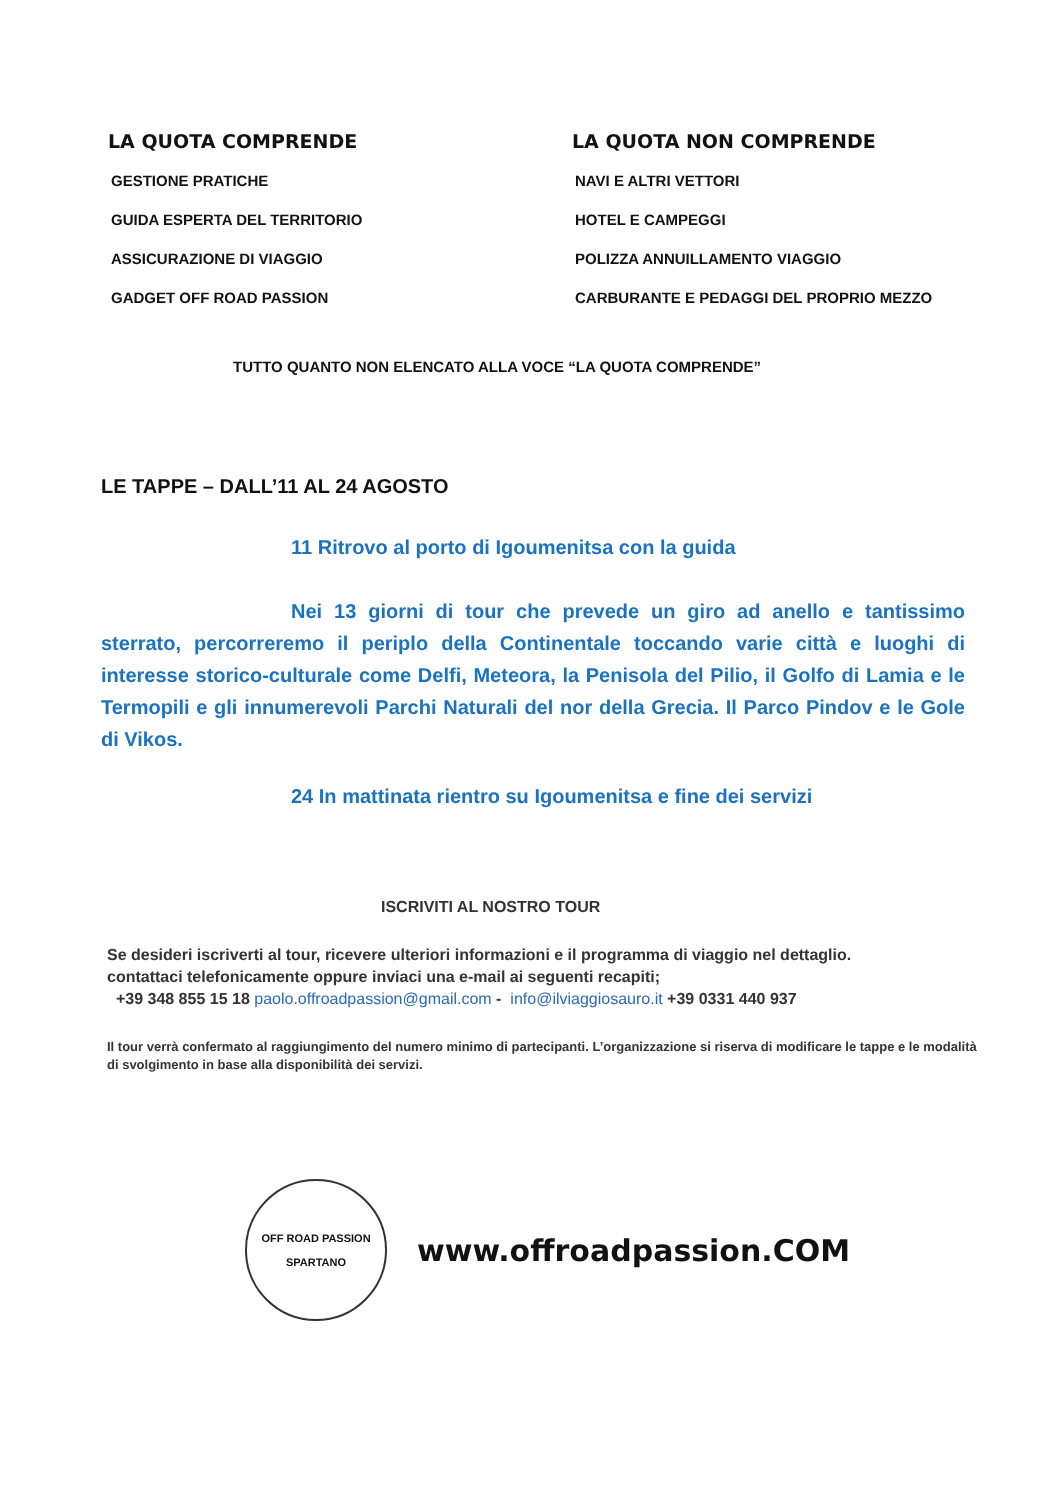LA QUOTA COMPRENDE
GESTIONE PRATICHE
GUIDA ESPERTA DEL TERRITORIO
ASSICURAZIONE DI VIAGGIO
GADGET OFF ROAD PASSION
LA QUOTA NON COMPRENDE
NAVI E ALTRI VETTORI
HOTEL E CAMPEGGI
POLIZZA ANNUILLAMENTO VIAGGIO
CARBURANTE E PEDAGGI DEL PROPRIO MEZZO
TUTTO QUANTO NON ELENCATO ALLA VOCE “LA QUOTA COMPRENDE”
LE TAPPE – DALL’11 AL 24 AGOSTO
11 Ritrovo al porto di Igoumenitsa con la guida
Nei 13 giorni di tour che prevede un giro ad anello e tantissimo sterrato, percorreremo il periplo della Continentale toccando varie città e luoghi di interesse storico-culturale come Delfi, Meteora, la Penisola del Pilio, il Golfo di Lamia e le Termopili e gli innumerevoli Parchi Naturali del nor della Grecia. Il Parco Pindov e le Gole di Vikos.
24 In mattinata rientro su Igoumenitsa e fine dei servizi
ISCRIVITI AL NOSTRO TOUR
Se desideri iscriverti al tour, ricevere ulteriori informazioni e il programma di viaggio nel dettaglio.
contattaci telefonicamente oppure inviaci una e-mail ai seguenti recapiti;
+39 348 855 15 18 paolo.offroadpassion@gmail.com - info@ilviaggiosauro.it +39 0331 440 937
Il tour verrà confermato al raggiungimento del numero minimo di partecipanti. L’organizzazione si riserva di modificare le tappe e le modalità di svolgimento in base alla disponibilità dei servizi.
OFF ROAD PASSION
SPARTANO
www.offroadpassion.COM